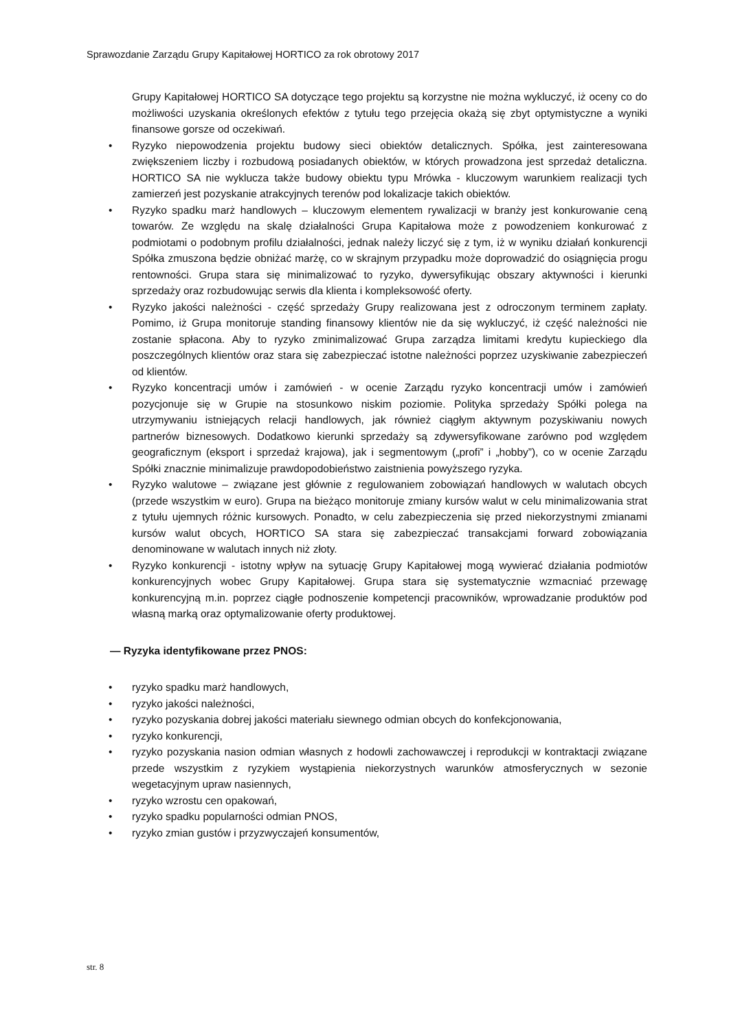Sprawozdanie Zarządu Grupy Kapitałowej HORTICO za rok obrotowy 2017
Grupy Kapitałowej HORTICO SA dotyczące tego projektu są korzystne nie można wykluczyć, iż oceny co do możliwości uzyskania określonych efektów z tytułu tego przejęcia okażą się zbyt optymistyczne a wyniki finansowe gorsze od oczekiwań.
• Ryzyko niepowodzenia projektu budowy sieci obiektów detalicznych. Spółka, jest zainteresowana zwiększeniem liczby i rozbudową posiadanych obiektów, w których prowadzona jest sprzedaż detaliczna. HORTICO SA nie wyklucza także budowy obiektu typu Mrówka - kluczowym warunkiem realizacji tych zamierzeń jest pozyskanie atrakcyjnych terenów pod lokalizacje takich obiektów.
• Ryzyko spadku marż handlowych – kluczowym elementem rywalizacji w branży jest konkurowanie ceną towarów. Ze względu na skalę działalności Grupa Kapitałowa może z powodzeniem konkurować z podmiotami o podobnym profilu działalności, jednak należy liczyć się z tym, iż w wyniku działań konkurencji Spółka zmuszona będzie obniżać marżę, co w skrajnym przypadku może doprowadzić do osiągnięcia progu rentowności. Grupa stara się minimalizować to ryzyko, dywersyfikując obszary aktywności i kierunki sprzedaży oraz rozbudowując serwis dla klienta i kompleksowość oferty.
• Ryzyko jakości należności - część sprzedaży Grupy realizowana jest z odroczonym terminem zapłaty. Pomimo, iż Grupa monitoruje standing finansowy klientów nie da się wykluczyć, iż część należności nie zostanie spłacona. Aby to ryzyko zminimalizować Grupa zarządza limitami kredytu kupieckiego dla poszczególnych klientów oraz stara się zabezpieczać istotne należności poprzez uzyskiwanie zabezpieczeń od klientów.
• Ryzyko koncentracji umów i zamówień - w ocenie Zarządu ryzyko koncentracji umów i zamówień pozycjonuje się w Grupie na stosunkowo niskim poziomie. Polityka sprzedaży Spółki polega na utrzymywaniu istniejących relacji handlowych, jak również ciągłym aktywnym pozyskiwaniu nowych partnerów biznesowych. Dodatkowo kierunki sprzedaży są zdywersyfikowane zarówno pod względem geograficznym (eksport i sprzedaż krajowa), jak i segmentowym („profi” i „hobby”), co w ocenie Zarządu Spółki znacznie minimalizuje prawdopodobieństwo zaistnienia powyższego ryzyka.
• Ryzyko walutowe – związane jest głównie z regulowaniem zobowiązań handlowych w walutach obcych (przede wszystkim w euro). Grupa na bieżąco monitoruje zmiany kursów walut w celu minimalizowania strat z tytułu ujemnych różnic kursowych. Ponadto, w celu zabezpieczenia się przed niekorzystnymi zmianami kursów walut obcych, HORTICO SA stara się zabezpieczać transakcjami forward zobowiązania denominowane w walutach innych niż złoty.
• Ryzyko konkurencji - istotny wpływ na sytuację Grupy Kapitałowej mogą wywierać działania podmiotów konkurencyjnych wobec Grupy Kapitałowej. Grupa stara się systematycznie wzmacniać przewagę konkurencyjną m.in. poprzez ciągłe podnoszenie kompetencji pracowników, wprowadzanie produktów pod własną marką oraz optymalizowanie oferty produktowej.
— Ryzyka identyfikowane przez PNOS:
• ryzyko spadku marż handlowych,
• ryzyko jakości należności,
• ryzyko pozyskania dobrej jakości materiału siewnego odmian obcych do konfekcjonowania,
• ryzyko konkurencji,
• ryzyko pozyskania nasion odmian własnych z hodowli zachowawczej i reprodukcji w kontraktacji związane przede wszystkim z ryzykiem wystąpienia niekorzystnych warunków atmosferycznych w sezonie wegetacyjnym upraw nasiennych,
• ryzyko wzrostu cen opakowań,
• ryzyko spadku popularności odmian PNOS,
• ryzyko zmian gustów i przyzwyczajeń konsumentów,
str. 8